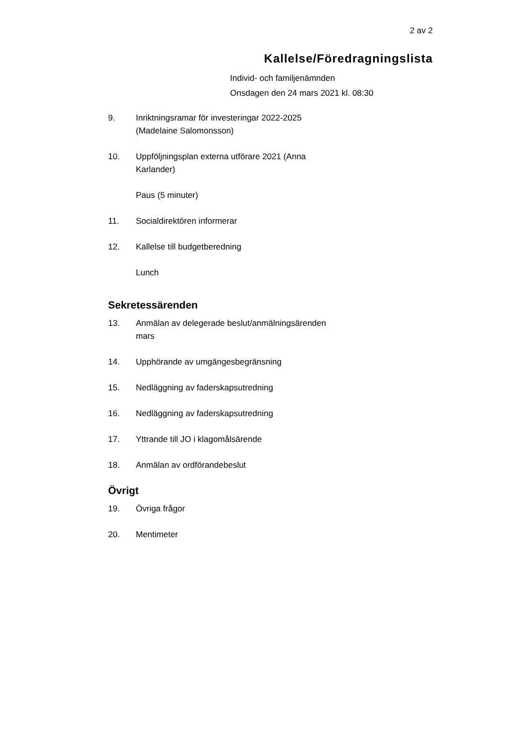2 av 2
Kallelse/Föredragningslista
Individ- och familjenämnden
Onsdagen den 24 mars 2021 kl. 08:30
9. Inriktningsramar för investeringar 2022-2025
(Madelaine Salomonsson)
10. Uppföljningsplan externa utförare 2021 (Anna
Karlander)
Paus (5 minuter)
11. Socialdirektören informerar
12. Kallelse till budgetberedning
Lunch
Sekretessärenden
13. Anmälan av delegerade beslut/anmälningsärenden
mars
14. Upphörande av umgängesbegränsning
15. Nedläggning av faderskapsutredning
16. Nedläggning av faderskapsutredning
17. Yttrande till JO i klagomålsärende
18. Anmälan av ordförandebeslut
Övrigt
19. Övriga frågor
20. Mentimeter